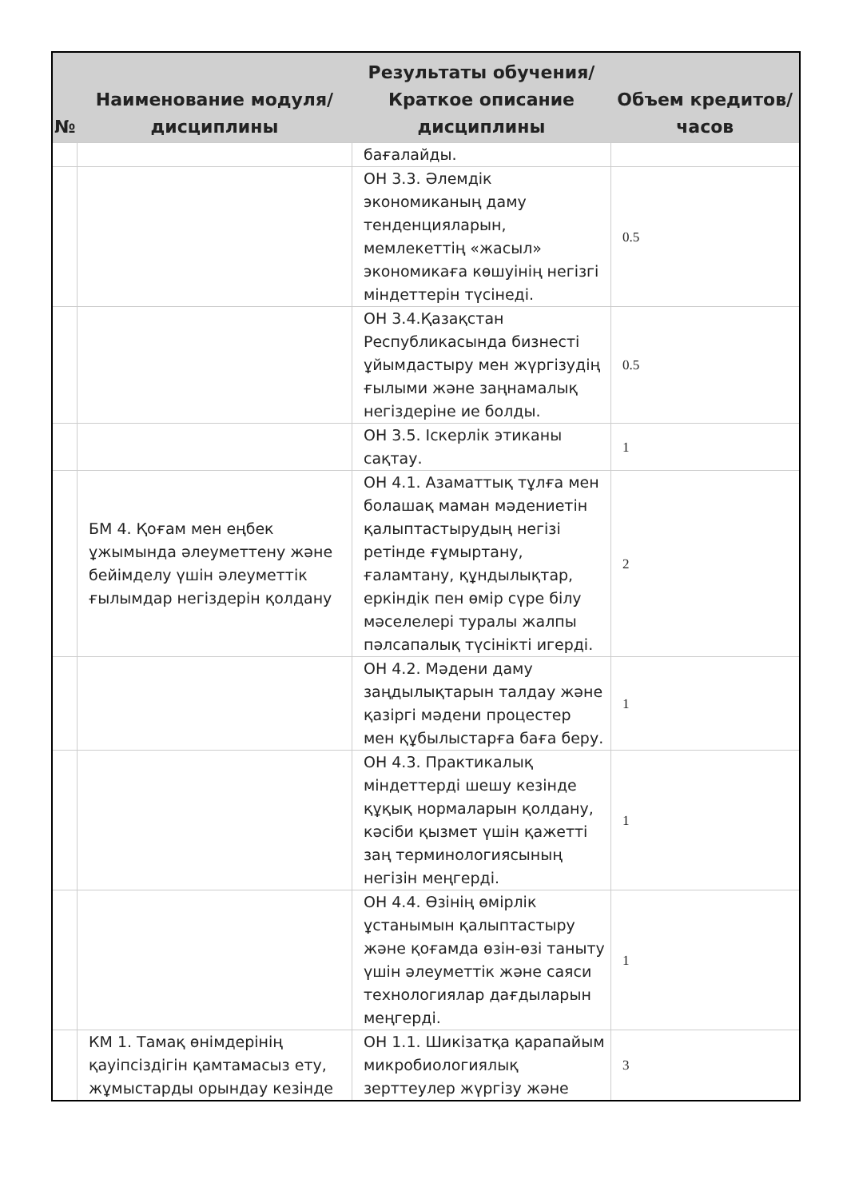| № | Наименование модуля/дисциплины | Результаты обучения/Краткое описание дисциплины | Объем кредитов/часов |
| --- | --- | --- | --- |
| | | бағалайды. | |
| | | ОН 3.3. Әлемдік экономиканың даму тенденцияларын, мемлекеттің «жасыл» экономикаға көшуінің негізгі міндеттерін түсінеді. | 0.5 |
| | | ОН 3.4.Қазақстан Республикасында бизнесті ұйымдастыру мен жүргізудің ғылыми және заңнамалық негіздеріне ие болды. | 0.5 |
| | | ОН 3.5. Іскерлік этиканы сақтау. | 1 |
| | БМ 4. Қоғам мен еңбек ұжымында әлеуметтену және бейімделу үшін әлеуметтік ғылымдар негіздерін қолдану | ОН 4.1. Азаматтық тұлға мен болашақ маман мәдениетін қалыптастырудың негізі ретінде ғұмыртану, ғаламтану, құндылықтар, еркіндік пен өмір сүре білу мәселелері туралы жалпы пәлсапалық түсінікті игерді. | 2 |
| | | ОН 4.2. Мәдени даму заңдылықтарын талдау және қазіргі мәдени процестер мен құбылыстарға баға беру. | 1 |
| | | ОН 4.3. Практикалық міндеттерді шешу кезінде құқық нормаларын қолдану, кәсіби қызмет үшін қажетті заң терминологиясының негізін меңгерді. | 1 |
| | | ОН 4.4. Өзінің өмірлік ұстанымын қалыптастыру және қоғамда өзін-өзі таныту үшін әлеуметтік және саяси технологиялар дағдыларын меңгерді. | 1 |
| | КМ 1. Тамақ өнімдерінің қауіпсіздігін қамтамасыз ету, жұмыстарды орындау кезінде | ОН 1.1. Шикізатқа қарапайым микробиологиялық зерттеулер жүргізу және | 3 |